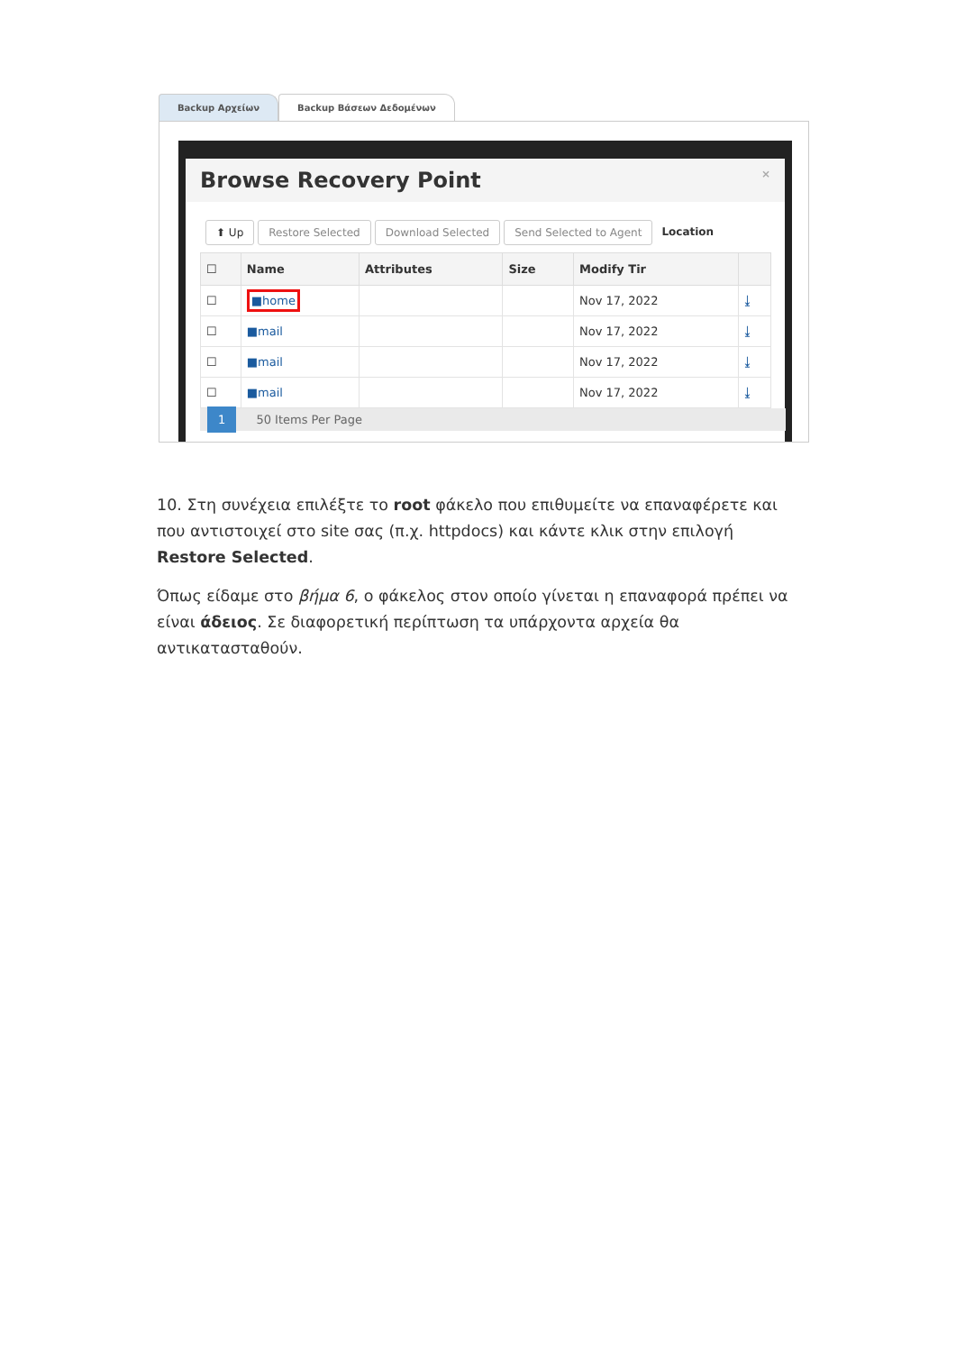Backup Αρχείων Backup Βάσεων Δεδομένων
Browse Recovery Point ×
⬆ Up Restore Selected Download Selected Send Selected to Agent Location
| ☐ | Name | Attributes | Size | Modify Tir | |
| --- | --- | --- | --- | --- | --- |
| ☐ | ■home | | | Nov 17, 2022 | ⤓ |
| ☐ | ■mail | | | Nov 17, 2022 | ⤓ |
| ☐ | ■mail | | | Nov 17, 2022 | ⤓ |
| ☐ | ■mail | | | Nov 17, 2022 | ⤓ |
1 50 Items Per Page
10. Στη συνέχεια επιλέξτε το root φάκελο που επιθυμείτε να επαναφέρετε και που αντιστοιχεί στο site σας (π.χ. httpdocs) και κάντε κλικ στην επιλογή Restore Selected.
Όπως είδαμε στο βήμα 6, ο φάκελος στον οποίο γίνεται η επαναφορά πρέπει να είναι άδειος. Σε διαφορετική περίπτωση τα υπάρχοντα αρχεία θα αντικατασταθούν.